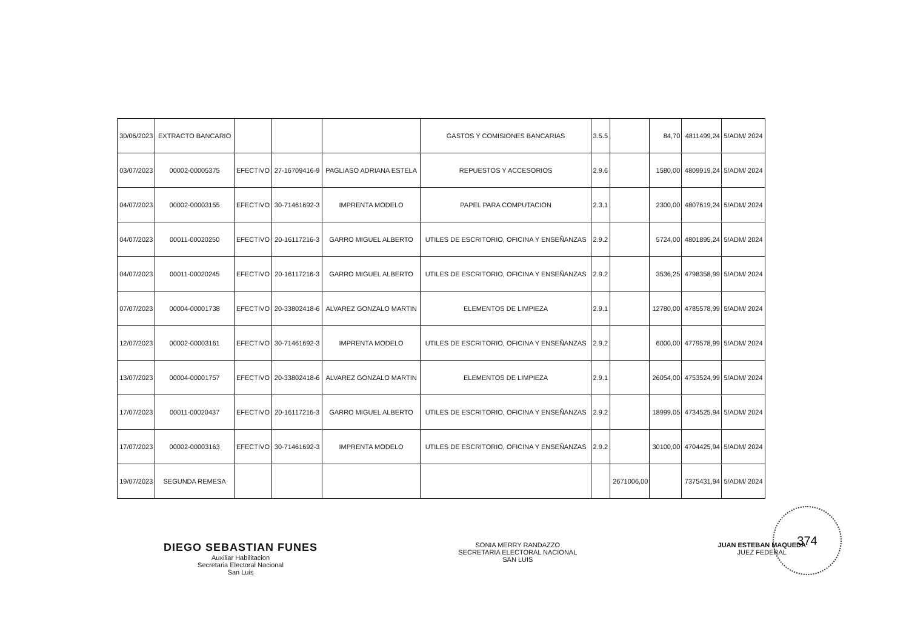| 30/06/2023 | EXTRACTO BANCARIO | | | | GASTOS Y COMISIONES BANCARIAS | 3.5.5 | | 84,70 | 4811499,24 | 5/ADM/ 2024 |
| 03/07/2023 | 00002-00005375 | EFECTIVO | 27-16709416-9 | PAGLIASO ADRIANA ESTELA | REPUESTOS Y ACCESORIOS | 2.9.6 | | 1580,00 | 4809919,24 | 5/ADM/ 2024 |
| 04/07/2023 | 00002-00003155 | EFECTIVO | 30-71461692-3 | IMPRENTA MODELO | PAPEL PARA COMPUTACION | 2.3.1 | | 2300,00 | 4807619,24 | 5/ADM/ 2024 |
| 04/07/2023 | 00011-00020250 | EFECTIVO | 20-16117216-3 | GARRO MIGUEL ALBERTO | UTILES DE ESCRITORIO, OFICINA Y ENSEÑANZAS | 2.9.2 | | 5724,00 | 4801895,24 | 5/ADM/ 2024 |
| 04/07/2023 | 00011-00020245 | EFECTIVO | 20-16117216-3 | GARRO MIGUEL ALBERTO | UTILES DE ESCRITORIO, OFICINA Y ENSEÑANZAS | 2.9.2 | | 3536,25 | 4798358,99 | 5/ADM/ 2024 |
| 07/07/2023 | 00004-00001738 | EFECTIVO | 20-33802418-6 | ALVAREZ GONZALO MARTIN | ELEMENTOS DE LIMPIEZA | 2.9.1 | | 12780,00 | 4785578,99 | 5/ADM/ 2024 |
| 12/07/2023 | 00002-00003161 | EFECTIVO | 30-71461692-3 | IMPRENTA MODELO | UTILES DE ESCRITORIO, OFICINA Y ENSEÑANZAS | 2.9.2 | | 6000,00 | 4779578,99 | 5/ADM/ 2024 |
| 13/07/2023 | 00004-00001757 | EFECTIVO | 20-33802418-6 | ALVAREZ GONZALO MARTIN | ELEMENTOS DE LIMPIEZA | 2.9.1 | | 26054,00 | 4753524,99 | 5/ADM/ 2024 |
| 17/07/2023 | 00011-00020437 | EFECTIVO | 20-16117216-3 | GARRO MIGUEL ALBERTO | UTILES DE ESCRITORIO, OFICINA Y ENSEÑANZAS | 2.9.2 | | 18999,05 | 4734525,94 | 5/ADM/ 2024 |
| 17/07/2023 | 00002-00003163 | EFECTIVO | 30-71461692-3 | IMPRENTA MODELO | UTILES DE ESCRITORIO, OFICINA Y ENSEÑANZAS | 2.9.2 | | 30100,00 | 4704425,94 | 5/ADM/ 2024 |
| 19/07/2023 | SEGUNDA REMESA | | | | | | 2671006,00 | | 7375431,94 | 5/ADM/ 2024 |
DIEGO SEBASTIAN FUNES
Auxiliar Habilitacion
Secretaria Electoral Nacional
San Luis
SONIA MERRY RANDAZZO
SECRETARIA ELECTORAL NACIONAL
SAN LUIS
JUAN ESTEBAN MAQUEDA
JUEZ FEDERAL
374